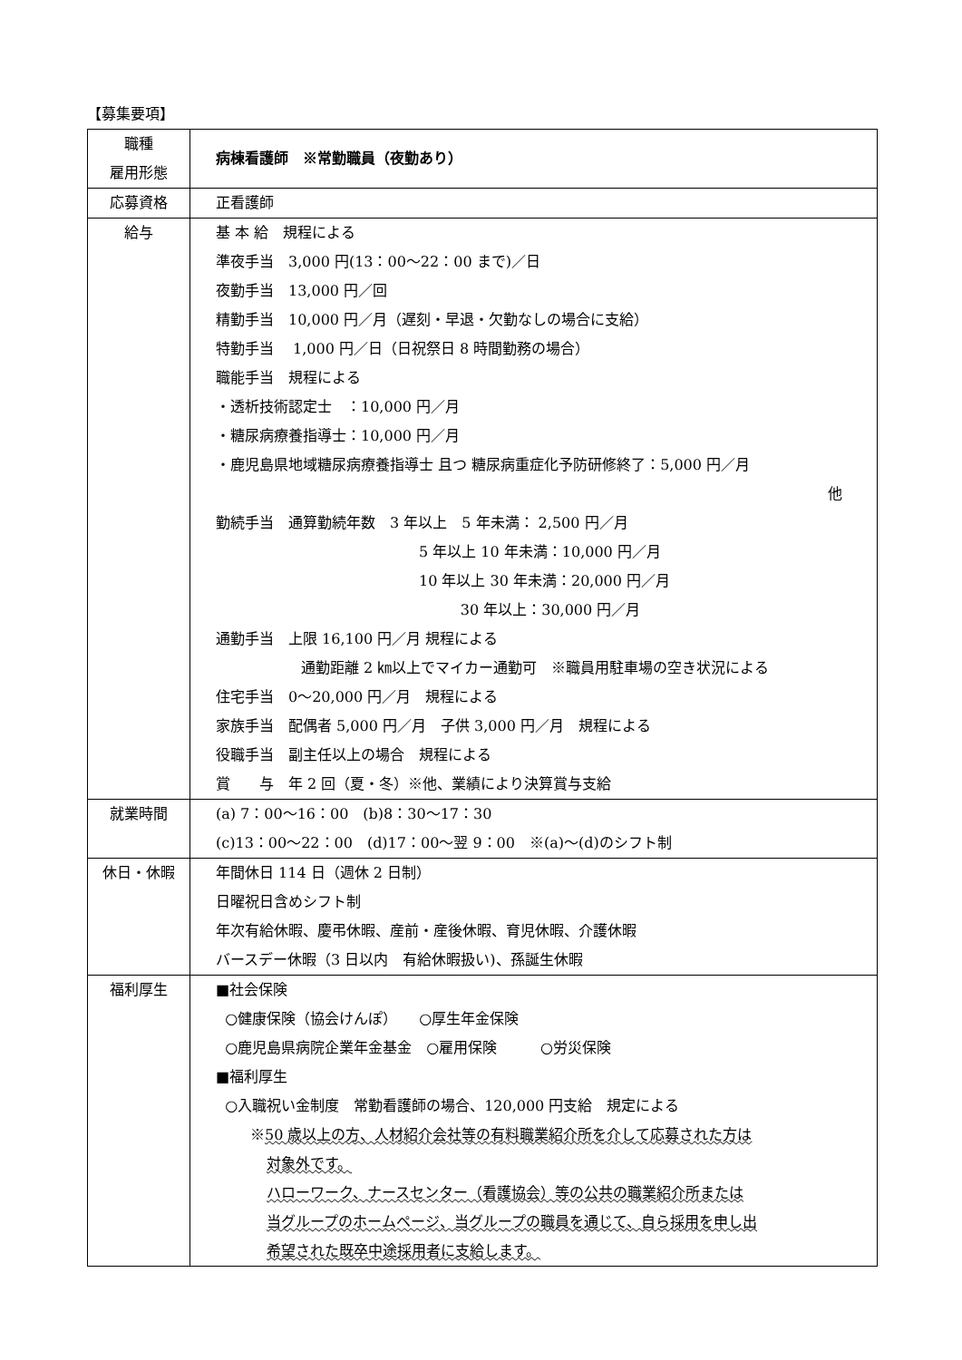【募集要項】
| 職種 雇用形態 | 病棟看護師 ※常勤職員（夜勤あり） |
| 応募資格 | 正看護師 |
| 給与 | 基 本 給 規程による 準夜手当 3,000 円(13：00～22：00 まで)／日 夜勤手当 13,000 円／回 精勤手当 10,000 円／月（遅刻・早退・欠勤なしの場合に支給） 特勤手当 1,000 円／日（日祝祭日 8 時間勤務の場合） 職能手当 規程による ・透析技術認定士 ：10,000 円／月 ・糖尿病療養指導士：10,000 円／月 ・鹿児島県地域糖尿病療養指導士 且つ 糖尿病重症化予防研修終了：5,000 円／月 他 勤続手当 通算勤続年数 3 年以上 5 年未満： 2,500 円／月 5 年以上 10 年未満：10,000 円／月 10 年以上 30 年未満：20,000 円／月 30 年以上：30,000 円／月 通勤手当 上限 16,100 円／月 規程による 通勤距離 2 ㎞以上でマイカー通勤可 ※職員用駐車場の空き状況による 住宅手当 0～20,000 円／月 規程による 家族手当 配偶者 5,000 円／月 子供 3,000 円／月 規程による 役職手当 副主任以上の場合 規程による 賞 与 年 2 回（夏・冬）※他、業績により決算賞与支給 |
| 就業時間 | (a) 7：00～16：00 (b)8：30～17：30 (c)13：00～22：00 (d)17：00～翌 9：00 ※(a)～(d)のシフト制 |
| 休日・休暇 | 年間休日 114 日（週休 2 日制） 日曜祝日含めシフト制 年次有給休暇、慶弔休暇、産前・産後休暇、育児休暇、介護休暇 バースデー休暇（3 日以内 有給休暇扱い)、孫誕生休暇 |
| 福利厚生 | ■社会保険 ○健康保険（協会けんぽ） ○厚生年金保険 ○鹿児島県病院企業年金基金 ○雇用保険 ○労災保険 ■福利厚生 ○入職祝い金制度 常勤看護師の場合、120,000 円支給 規定による ※ 50 歳以上の方、人材紹介会社等の有料職業紹介所を介して応募された方は 対象外です。 ハローワーク、ナースセンター（看護協会）等の公共の職業紹介所または 当グループのホームページ、当グループの職員を通じて、自ら採用を申し出 希望された既卒中途採用者に支給します。 |